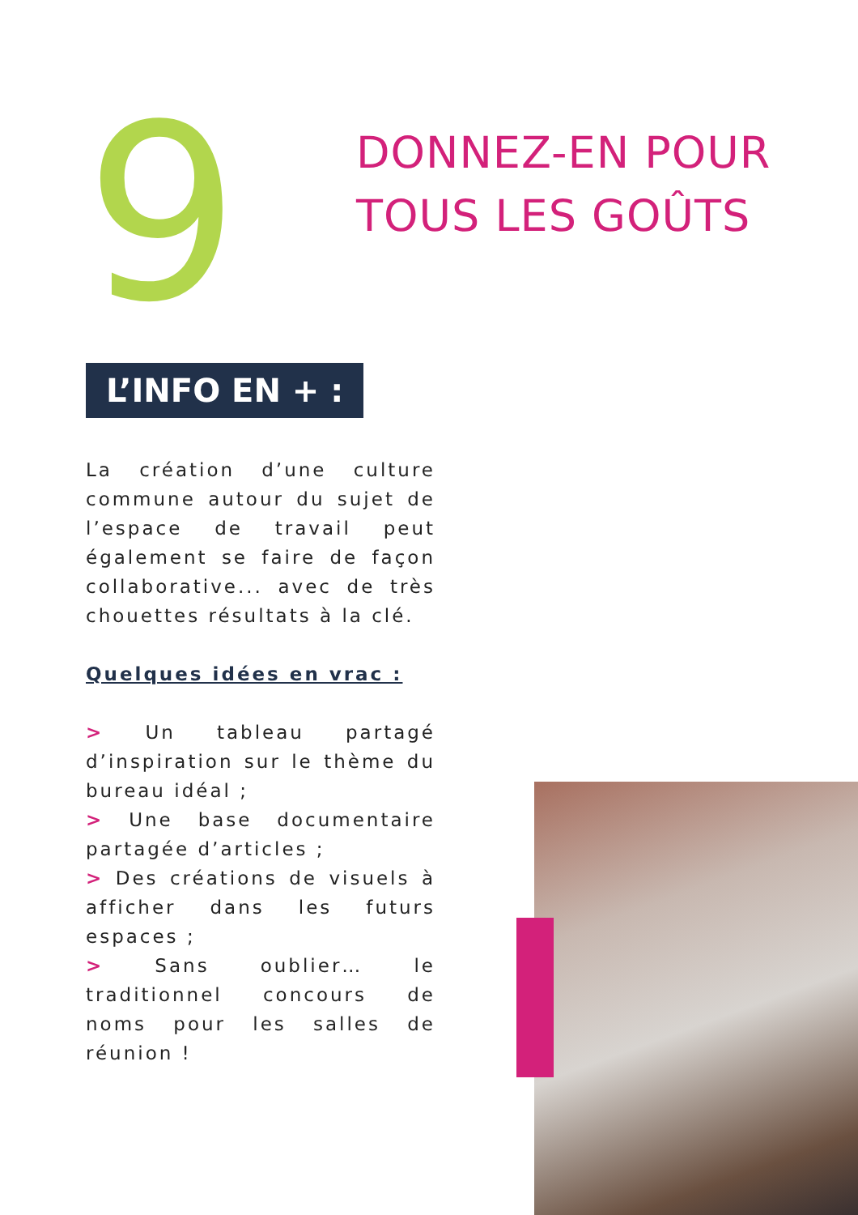9
DONNEZ-EN POUR
TOUS LES GOÛTS
L’INFO EN + :
La création d’une culture commune autour du sujet de l’espace de travail peut également se faire de façon collaborative... avec de très chouettes résultats à la clé.
Quelques idées en vrac :
> Un tableau partagé d’inspiration sur le thème du bureau idéal ;
> Une base documentaire partagée d’articles ;
> Des créations de visuels à afficher dans les futurs espaces ;
> Sans oublier… le traditionnel concours de noms pour les salles de réunion !